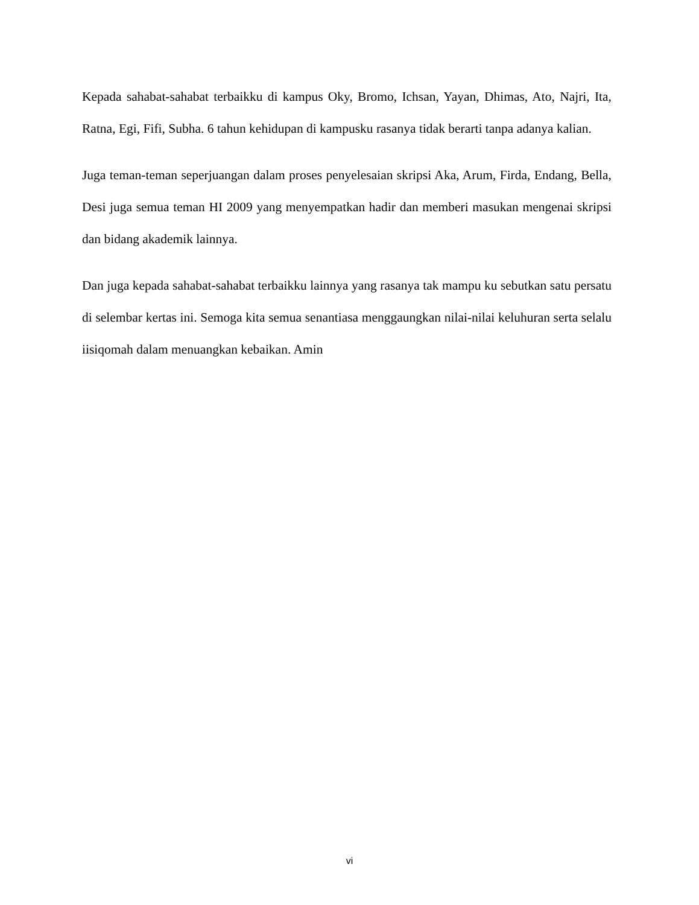Kepada sahabat-sahabat terbaikku di kampus Oky, Bromo, Ichsan, Yayan, Dhimas, Ato, Najri, Ita, Ratna, Egi, Fifi, Subha. 6 tahun kehidupan di kampusku rasanya tidak berarti tanpa adanya kalian.
Juga teman-teman seperjuangan dalam proses penyelesaian skripsi Aka, Arum, Firda, Endang, Bella, Desi juga semua teman HI 2009 yang menyempatkan hadir dan memberi masukan mengenai skripsi dan bidang akademik lainnya.
Dan juga kepada sahabat-sahabat terbaikku lainnya yang rasanya tak mampu ku sebutkan satu persatu di selembar kertas ini. Semoga kita semua senantiasa menggaungkan nilai-nilai keluhuran serta selalu iisiqomah dalam menuangkan kebaikan. Amin
vi